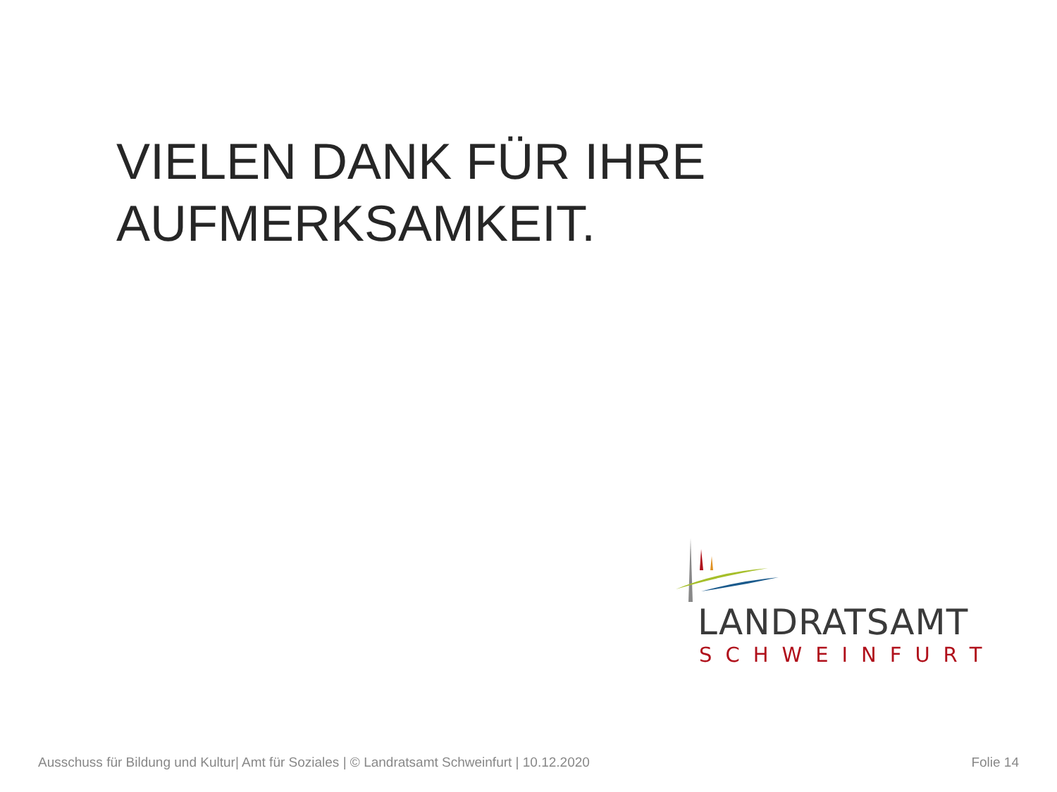VIELEN DANK FÜR IHRE
AUFMERKSAMKEIT.
LANDRATSAMT
SCHWEINFURT
Ausschuss für Bildung und Kultur| Amt für Soziales | © Landratsamt Schweinfurt | 10.12.2020 Folie 14